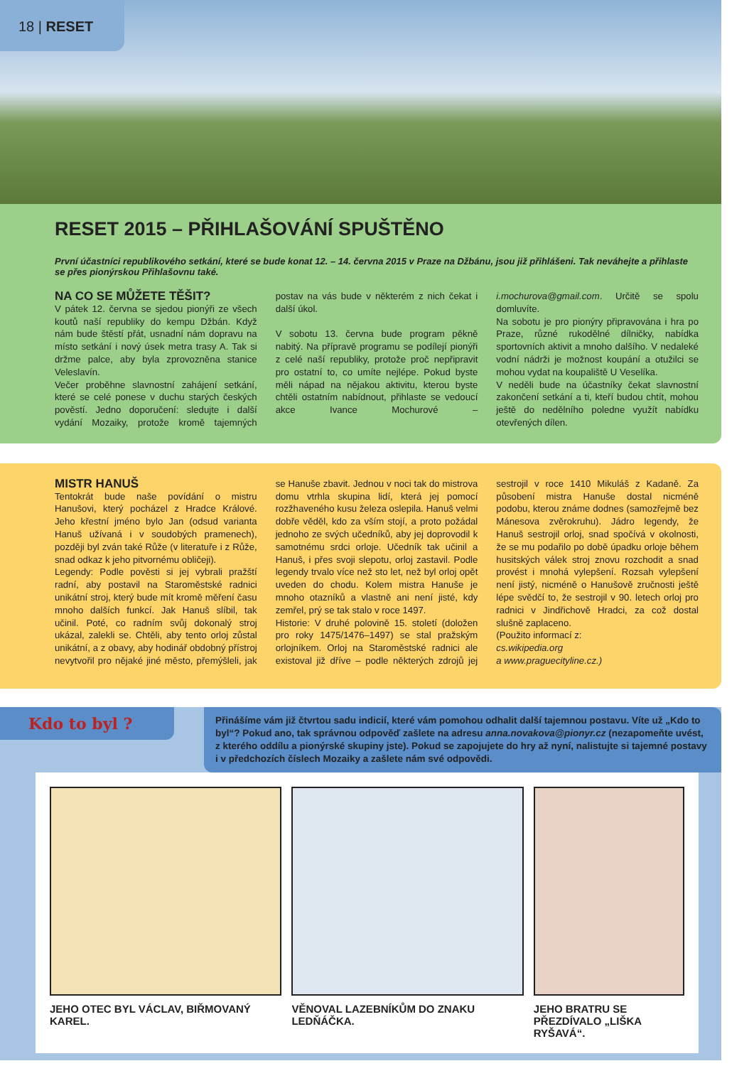18 | RESET
RESET 2015 – PŘIHLAŠOVÁNÍ SPUŠTĚNO
První účastníci republikového setkání, které se bude konat 12. – 14. června 2015 v Praze na Džbánu, jsou již přihlášeni. Tak neváhejte a přihlaste se přes pionýrskou Přihlašovnu také.
NA CO SE MŮŽETE TĚŠIT?
V pátek 12. června se sjedou pionýři ze všech koutů naší republiky do kempu Džbán. Když nám bude štěstí přát, usnadní nám dopravu na místo setkání i nový úsek metra trasy A. Tak si držme palce, aby byla zprovozněna stanice Veleslavín.
Večer proběhne slavnostní zahájení setkání, které se celé ponese v duchu starých českých pověstí. Jedno doporučení: sledujte i další vydání Mozaiky, protože kromě tajemných postav na vás bude v některém z nich čekat i další úkol.
V sobotu 13. června bude program pěkně nabitý. Na přípravě programu se podílejí pionýři z celé naší republiky, protože proč nepřipravit pro ostatní to, co umíte nejlépe. Pokud byste měli nápad na nějakou aktivitu, kterou byste chtěli ostatním nabídnout, přihlaste se vedoucí akce Ivance Mochurové – i.mochurova@gmail.com. Určitě se spolu domluvíte.
Na sobotu je pro pionýry připravována i hra po Praze, různé rukodělné dílničky, nabídka sportovních aktivit a mnoho dalšího. V nedaleké vodní nádrži je možnost koupání a otužilci se mohou vydat na koupaliště U Veselíka.
V neděli bude na účastníky čekat slavnostní zakončení setkání a ti, kteří budou chtít, mohou ještě do nedělního poledne využít nabídku otevřených dílen.
MISTR HANUŠ
Tentokrát bude naše povídání o mistru Hanušovi, který pocházel z Hradce Králové. Jeho křestní jméno bylo Jan (odsud varianta Hanuš užívaná i v soudobých pramenech), později byl zván také Růže (v literatuře i z Růže, snad odkaz k jeho pitvornému obličeji).
Legendy: Podle pověsti si jej vybrali pražští radní, aby postavil na Staroměstské radnici unikátní stroj, který bude mít kromě měření času mnoho dalších funkcí. Jak Hanuš slíbil, tak učinil. Poté, co radním svůj dokonalý stroj ukázal, zalekli se. Chtěli, aby tento orloj zůstal unikátní, a z obavy, aby hodinář obdobný přístroj nevytvořil pro nějaké jiné město, přemýšleli, jak se Hanuše zbavit. Jednou v noci tak do mistrova domu vtrhla skupina lidí, která jej pomocí rozžhaveného kusu železa oslepila. Hanuš velmi dobře věděl, kdo za vším stojí, a proto požádal jednoho ze svých učedníků, aby jej doprovodil k samotnému srdci orloje. Učedník tak učinil a Hanuš, i přes svoji slepotu, orloj zastavil. Podle legendy trvalo více než sto let, než byl orloj opět uveden do chodu. Kolem mistra Hanuše je mnoho otazníků a vlastně ani není jisté, kdy zemřel, prý se tak stalo v roce 1497.
Historie: V druhé polovině 15. století (doložen pro roky 1475/1476–1497) se stal pražským orlojníkem. Orloj na Staroměstské radnici ale existoval již dříve – podle některých zdrojů jej sestrojil v roce 1410 Mikuláš z Kadaně. Za působení mistra Hanuše dostal nicméně podobu, kterou známe dodnes (samozřejmě bez Mánesova zvěrokruhu). Jádro legendy, že Hanuš sestrojil orloj, snad spočívá v okolnosti, že se mu podařilo po době úpadku orloje během husitských válek stroj znovu rozchodit a snad provést i mnohá vylepšení. Rozsah vylepšení není jistý, nicméně o Hanušově zručnosti ještě lépe svědčí to, že sestrojil v 90. letech orloj pro radnici v Jindřichově Hradci, za což dostal slušně zaplaceno.
(Použito informací z:
cs.wikipedia.org
a www.praguecityline.cz.)
Kdo to byl ?
Přinášíme vám již čtvrtou sadu indicií, které vám pomohou odhalit další tajemnou postavu. Víte už „Kdo to byl“? Pokud ano, tak správnou odpověď zašlete na adresu anna.novakova@pionyr.cz (nezapomeňte uvést, z kterého oddílu a pionýrské skupiny jste). Pokud se zapojujete do hry až nyní, nalistujte si tajemné postavy i v předchozích číslech Mozaiky a zašlete nám své odpovědi.
JEHO OTEC BYL VÁCLAV, BIŘMOVANÝ KAREL.
VĚNOVAL LAZEBNÍKŮM DO ZNAKU LEDŇÁČKA.
JEHO BRATRU SE PŘEZDÍVALO „LIŠKA RYŠAVÁ“.